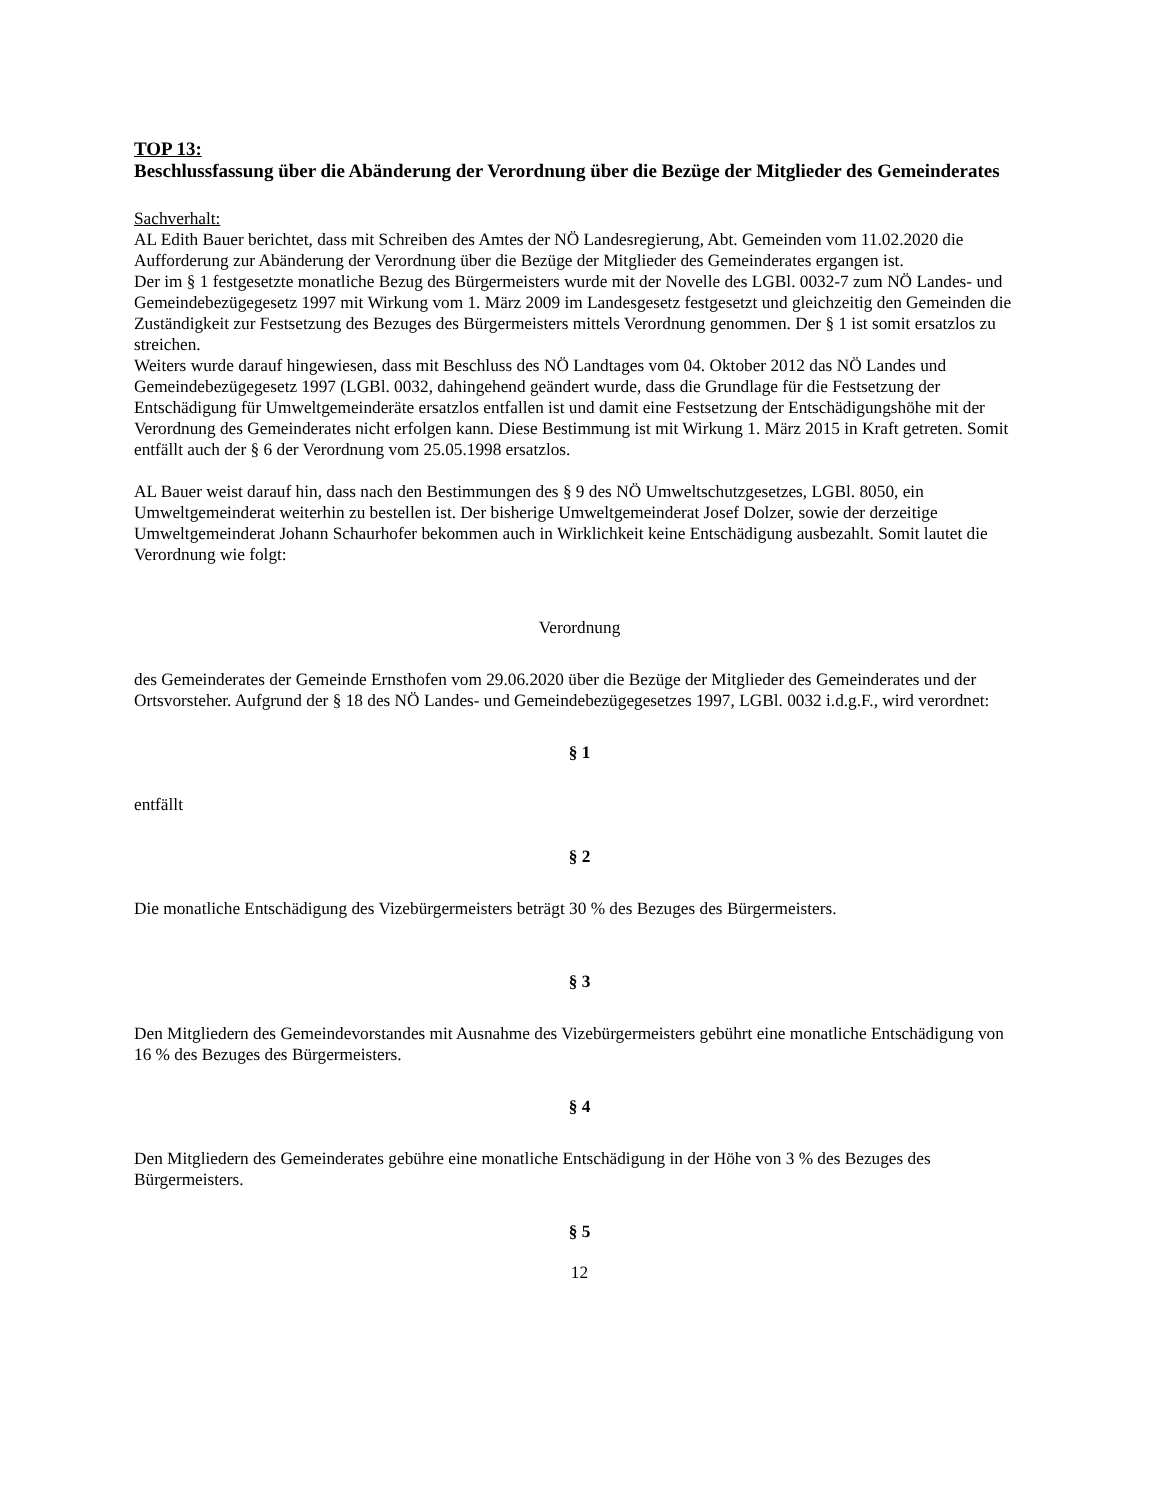TOP 13:
Beschlussfassung über die Abänderung der Verordnung über die Bezüge der Mitglieder des Gemeinderates
Sachverhalt:
AL Edith Bauer berichtet, dass mit Schreiben des Amtes der NÖ Landesregierung, Abt. Gemeinden vom 11.02.2020 die Aufforderung zur Abänderung der Verordnung über die Bezüge der Mitglieder des Gemeinderates ergangen ist.
Der im § 1 festgesetzte monatliche Bezug des Bürgermeisters wurde mit der Novelle des LGBl. 0032-7 zum NÖ Landes- und Gemeindebezügegesetz 1997 mit Wirkung vom 1. März 2009 im Landesgesetz festgesetzt und gleichzeitig den Gemeinden die Zuständigkeit zur Festsetzung des Bezuges des Bürgermeisters mittels Verordnung genommen. Der § 1 ist somit ersatzlos zu streichen.
Weiters wurde darauf hingewiesen, dass mit Beschluss des NÖ Landtages vom 04. Oktober 2012 das NÖ Landes und Gemeindebezügegesetz 1997 (LGBl. 0032, dahingehend geändert wurde, dass die Grundlage für die Festsetzung der Entschädigung für Umweltgemeinderäte ersatzlos entfallen ist und damit eine Festsetzung der Entschädigungshöhe mit der Verordnung des Gemeinderates nicht erfolgen kann. Diese Bestimmung ist mit Wirkung 1. März 2015 in Kraft getreten. Somit entfällt auch der § 6 der Verordnung vom 25.05.1998 ersatzlos.
AL Bauer weist darauf hin, dass nach den Bestimmungen des § 9 des NÖ Umweltschutzgesetzes, LGBl. 8050, ein Umweltgemeinderat weiterhin zu bestellen ist. Der bisherige Umweltgemeinderat Josef Dolzer, sowie der derzeitige Umweltgemeinderat Johann Schaurhofer bekommen auch in Wirklichkeit keine Entschädigung ausbezahlt. Somit lautet die Verordnung wie folgt:
Verordnung
des Gemeinderates der Gemeinde Ernsthofen vom 29.06.2020 über die Bezüge der Mitglieder des Gemeinderates und der Ortsvorsteher. Aufgrund der § 18 des NÖ Landes- und Gemeindebezügegesetzes 1997, LGBl. 0032 i.d.g.F., wird verordnet:
§ 1
entfällt
§ 2
Die monatliche Entschädigung des Vizebürgermeisters beträgt 30 % des Bezuges des Bürgermeisters.
§ 3
Den Mitgliedern des Gemeindevorstandes mit Ausnahme des Vizebürgermeisters gebührt eine monatliche Entschädigung von 16 % des Bezuges des Bürgermeisters.
§ 4
Den Mitgliedern des Gemeinderates gebühre eine monatliche Entschädigung in der Höhe von 3 % des Bezuges des Bürgermeisters.
§ 5
12